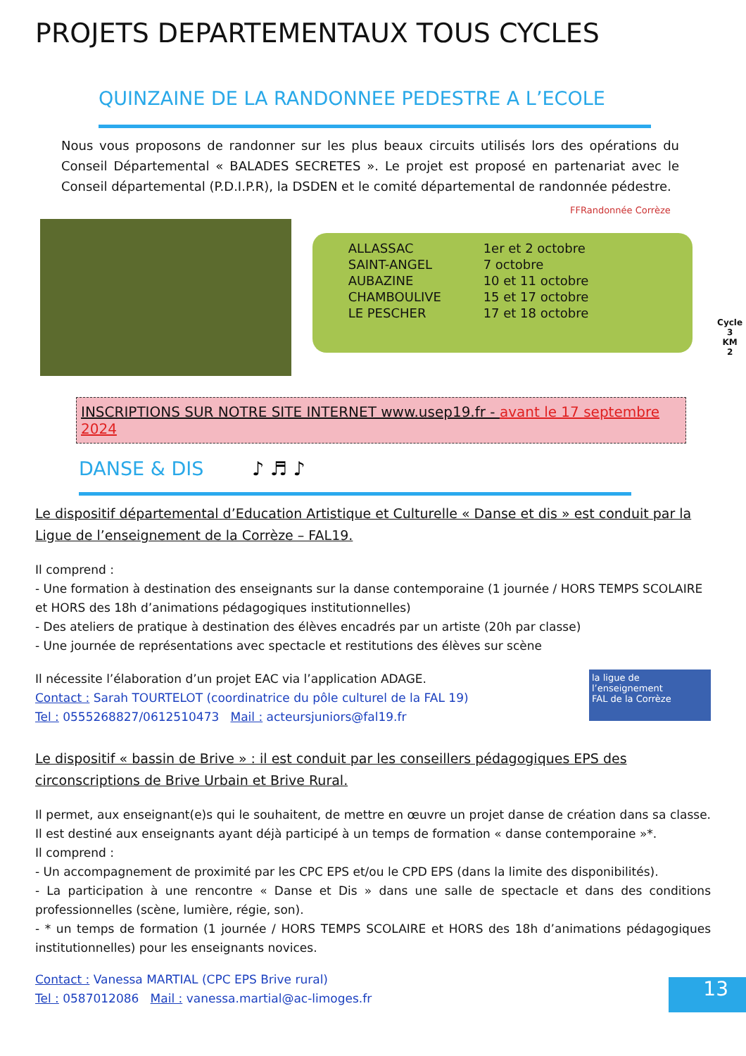PROJETS DEPARTEMENTAUX TOUS CYCLES
QUINZAINE DE LA RANDONNEE PEDESTRE A L’ECOLE
Nous vous proposons de randonner sur les plus beaux circuits utilisés lors des opérations du Conseil Départemental « BALADES SECRETES ». Le projet est proposé en partenariat avec le Conseil départemental (P.D.I.P.R), la DSDEN et le comité départemental de randonnée pédestre.
FFRandonnée Corrèze
| ALLASSAC | 1er et 2 octobre |
| SAINT-ANGEL | 7 octobre |
| AUBAZINE | 10 et 11 octobre |
| CHAMBOULIVE | 15 et 17 octobre |
| LE PESCHER | 17 et 18 octobre |
Cycle 3
KM
2
INSCRIPTIONS SUR NOTRE SITE INTERNET www.usep19.fr - avant le 17 septembre 2024
DANSE & DIS ♪ ♬ ♪
Le dispositif départemental d’Education Artistique et Culturelle « Danse et dis » est conduit par la Ligue de l’enseignement de la Corrèze – FAL19.
Il comprend :
- Une formation à destination des enseignants sur la danse contemporaine (1 journée / HORS TEMPS SCOLAIRE et HORS des 18h d’animations pédagogiques institutionnelles)
- Des ateliers de pratique à destination des élèves encadrés par un artiste (20h par classe)
- Une journée de représentations avec spectacle et restitutions des élèves sur scène
Il nécessite l’élaboration d’un projet EAC via l’application ADAGE.
Contact : Sarah TOURTELOT (coordinatrice du pôle culturel de la FAL 19)
Tel : 0555268827/0612510473 Mail : acteursjuniors@fal19.fr
la ligue de l’enseignement
FAL de la Corrèze
Le dispositif « bassin de Brive » : il est conduit par les conseillers pédagogiques EPS des circonscriptions de Brive Urbain et Brive Rural.
Il permet, aux enseignant(e)s qui le souhaitent, de mettre en œuvre un projet danse de création dans sa classe. Il est destiné aux enseignants ayant déjà participé à un temps de formation « danse contemporaine »*.
Il comprend :
- Un accompagnement de proximité par les CPC EPS et/ou le CPD EPS (dans la limite des disponibilités).
- La participation à une rencontre « Danse et Dis » dans une salle de spectacle et dans des conditions professionnelles (scène, lumière, régie, son).
- * un temps de formation (1 journée / HORS TEMPS SCOLAIRE et HORS des 18h d’animations pédagogiques institutionnelles) pour les enseignants novices.
Contact : Vanessa MARTIAL (CPC EPS Brive rural)
Tel : 0587012086 Mail : vanessa.martial@ac-limoges.fr
13